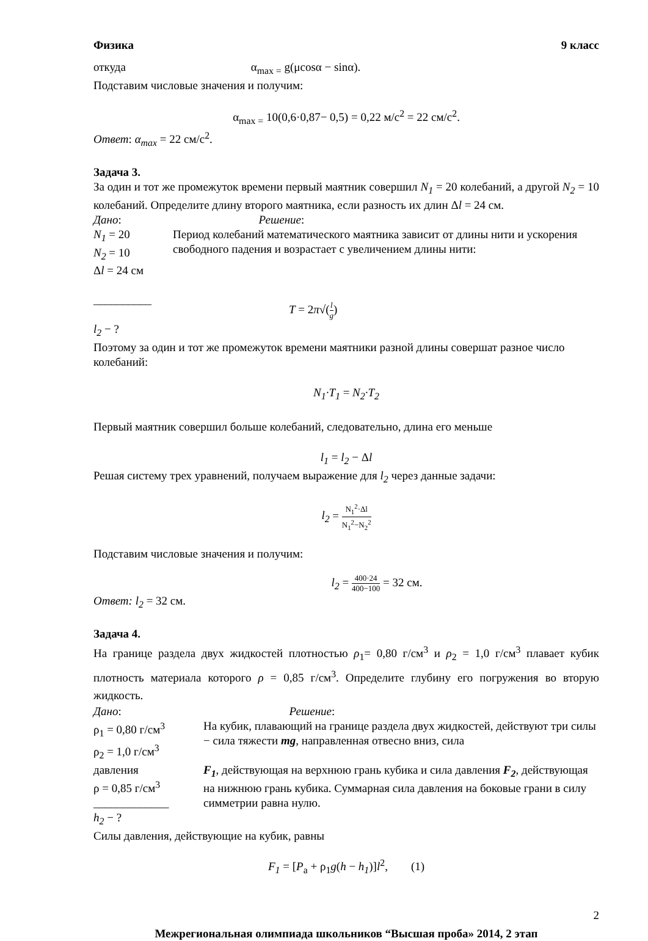Физика 9 класс
откуда α<sub>max =</sub> g(μcosα − sinα).
Подставим числовые значения и получим:
α<sub>max =</sub> 10(0,6·0,87− 0,5) = 0,22 м/с<sup>2</sup> = 22 см/с<sup>2</sup>.
Ответ: α<sub>max</sub> = 22 см/с<sup>2</sup>.
Задача 3.
За один и тот же промежуток времени первый маятник совершил N<sub>1</sub> = 20 колебаний, а другой N<sub>2</sub> = 10 колебаний. Определите длину второго маятника, если разность их длин Δl = 24 см.
Дано: Решение:
N<sub>1</sub> = 20
N<sub>2</sub> = 10
Δl = 24 см
__________
l<sub>2</sub> − ?
Период колебаний математического маятника зависит от длины нити и ускорения свободного падения и возрастает с увеличением длины нити:
T = 2π√(l g)
Поэтому за один и тот же промежуток времени маятники разной длины совершат разное число колебаний:
N<sub>1</sub>·T<sub>1</sub> = N<sub>2</sub>·T<sub>2</sub>
Первый маятник совершил больше колебаний, следовательно, длина его меньше
l<sub>1</sub> = l<sub>2</sub> − Δl
Решая систему трех уравнений, получаем выражение для l<sub>2</sub> через данные задачи:
l<sub>2</sub> = N<sub>1</sub><sup>2</sup>·Δl N<sub>1</sub><sup>2</sup>−N<sub>2</sub><sup>2</sup>
Подставим числовые значения и получим:
l<sub>2</sub> = 400·24 400−100 = 32 см.
Ответ: l<sub>2</sub> = 32 см.
Задача 4.
На границе раздела двух жидкостей плотностью ρ<sub>1</sub>= 0,80 г/см<sup>3</sup> и ρ<sub>2</sub> = 1,0 г/см<sup>3</sup> плавает кубик плотность материала которого ρ = 0,85 г/см<sup>3</sup>. Определите глубину его погружения во вторую жидкость.
Дано: Решение:
ρ<sub>1</sub> = 0,80 г/см<sup>3</sup>
ρ<sub>2</sub> = 1,0 г/см<sup>3</sup>
давления
ρ = 0,85 г/см<sup>3</sup>
_____________
h<sub>2</sub> − ?
На кубик, плавающий на границе раздела двух жидкостей, действуют три силы − сила тяжести mg, направленная отвесно вниз, сила
F<sub>1</sub>, действующая на верхнюю грань кубика и сила давления F<sub>2</sub>, действующая на нижнюю грань кубика. Суммарная сила давления на боковые грани в силу симметрии равна нулю.
Силы давления, действующие на кубик, равны
F<sub>1</sub> = [P<sub>a</sub> + ρ<sub>1</sub>g(h − h<sub>1</sub>)]l<sup>2</sup>, (1)
2
Межрегиональная олимпиада школьников “Высшая проба» 2014, 2 этап